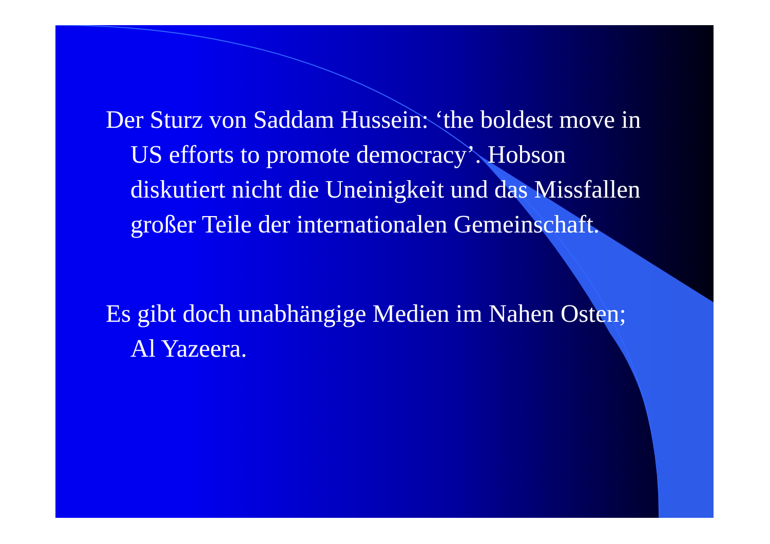Der Sturz von Saddam Hussein: ‘the boldest move in US efforts to promote democracy’. Hobson diskutiert nicht die Uneinigkeit und das Missfallen großer Teile der internationalen Gemeinschaft.
Es gibt doch unabhängige Medien im Nahen Osten; Al Yazeera.